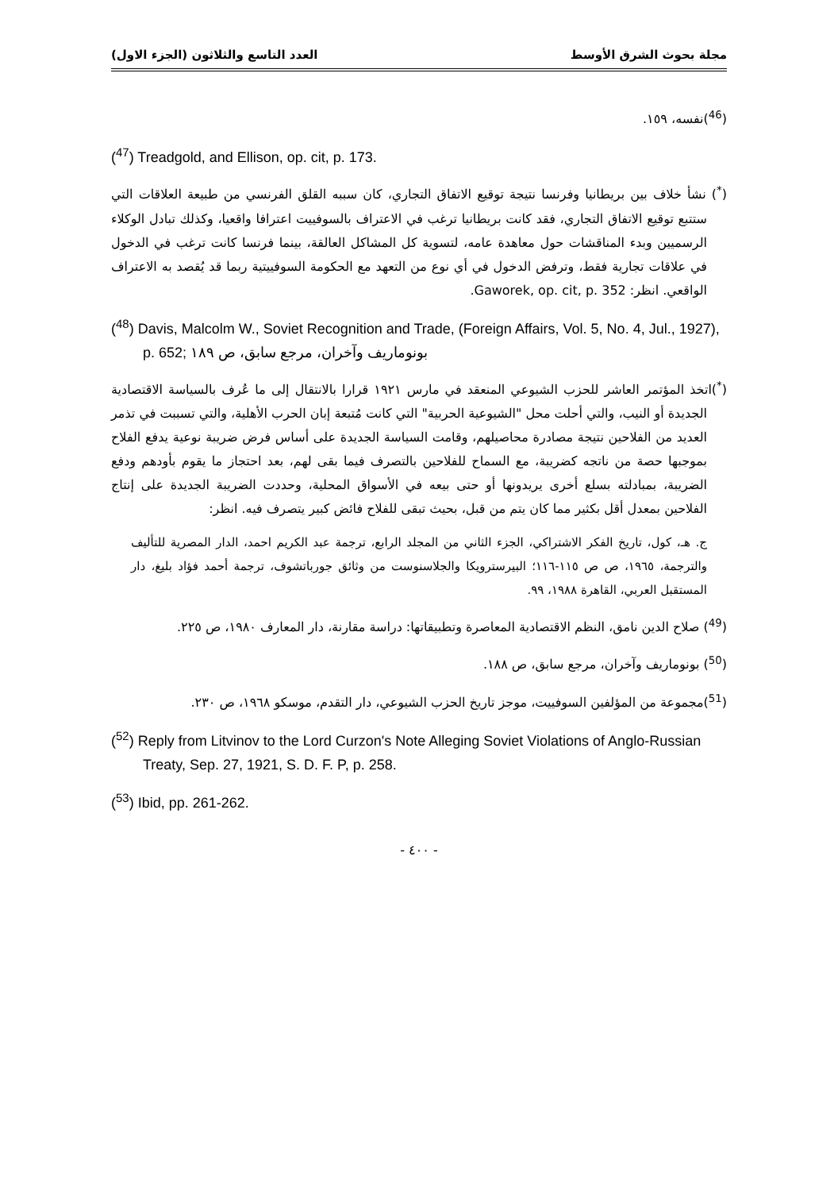مجلة بحوث الشرق الأوسط العدد التاسع والثلاثون (الجزء الاول)
(<sup>46</sup>)نفسه، ١٥٩.
(<sup>47</sup>) Treadgold, and Ellison, op. cit, p. 173.
(<sup>*</sup>) نشأ خلاف بين بريطانيا وفرنسا نتيجة توقيع الاتفاق التجاري، كان سببه القلق الفرنسي من طبيعة العلاقات التي ستتبع توقيع الاتفاق التجاري، فقد كانت بريطانيا ترغب في الاعتراف بالسوفييت اعترافا واقعيا، وكذلك تبادل الوكلاء الرسميين وبدء المناقشات حول معاهدة عامه، لتسوية كل المشاكل العالقة، بينما فرنسا كانت ترغب في الدخول في علاقات تجارية فقط، وترفض الدخول في أي نوع من التعهد مع الحكومة السوفييتية ربما قد يُقصد به الاعتراف الواقعي. انظر: Gaworek, op. cit, p. 352.
(<sup>48</sup>) Davis, Malcolm W., Soviet Recognition and Trade, (Foreign Affairs, Vol. 5, No. 4, Jul., 1927), p. 652; بونوماريف وآخران، مرجع سابق، ص ١٨٩
(<sup>*</sup>)اتخذ المؤتمر العاشر للحزب الشيوعي المنعقد في مارس ١٩٢١ قرارا بالانتقال إلى ما عُرف بالسياسة الاقتصادية الجديدة أو النيب، والتي أحلت محل "الشيوعية الحربية" التي كانت مُتبعة إبان الحرب الأهلية، والتي تسببت في تذمر العديد من الفلاحين نتيجة مصادرة محاصيلهم، وقامت السياسة الجديدة على أساس فرض ضريبة نوعية يدفع الفلاح بموجبها حصة من ناتجه كضريبة، مع السماح للفلاحين بالتصرف فيما بقى لهم، بعد احتجاز ما يقوم بأودهم ودفع الضريبة، بمبادلته بسلع أخرى يريدونها أو حتى بيعه في الأسواق المحلية، وحددت الضريبة الجديدة على إنتاج الفلاحين بمعدل أقل بكثير مما كان يتم من قبل، بحيث تبقى للفلاح فائض كبير يتصرف فيه. انظر:
ج. هـ، كول، تاريخ الفكر الاشتراكي، الجزء الثاني من المجلد الرابع، ترجمة عبد الكريم احمد، الدار المصرية للتأليف والترجمة، ١٩٦٥، ص ص ١١٥-١١٦؛ البيرسترويكا والجلاسنوست من وثائق جورباتشوف، ترجمة أحمد فؤاد بليغ، دار المستقبل العربي، القاهرة ١٩٨٨، ٩٩.
(<sup>49</sup>) صلاح الدين نامق، النظم الاقتصادية المعاصرة وتطبيقاتها: دراسة مقارنة، دار المعارف ١٩٨٠، ص ٢٢٥.
(<sup>50</sup>) بونوماريف وآخران، مرجع سابق، ص ١٨٨.
(<sup>51</sup>)مجموعة من المؤلفين السوفييت، موجز تاريخ الحزب الشيوعي، دار التقدم، موسكو ١٩٦٨، ص ٢٣٠.
(<sup>52</sup>) Reply from Litvinov to the Lord Curzon's Note Alleging Soviet Violations of Anglo-Russian Treaty, Sep. 27, 1921, S. D. F. P, p. 258.
(<sup>53</sup>) Ibid, pp. 261-262.
- ٤٠٠ -